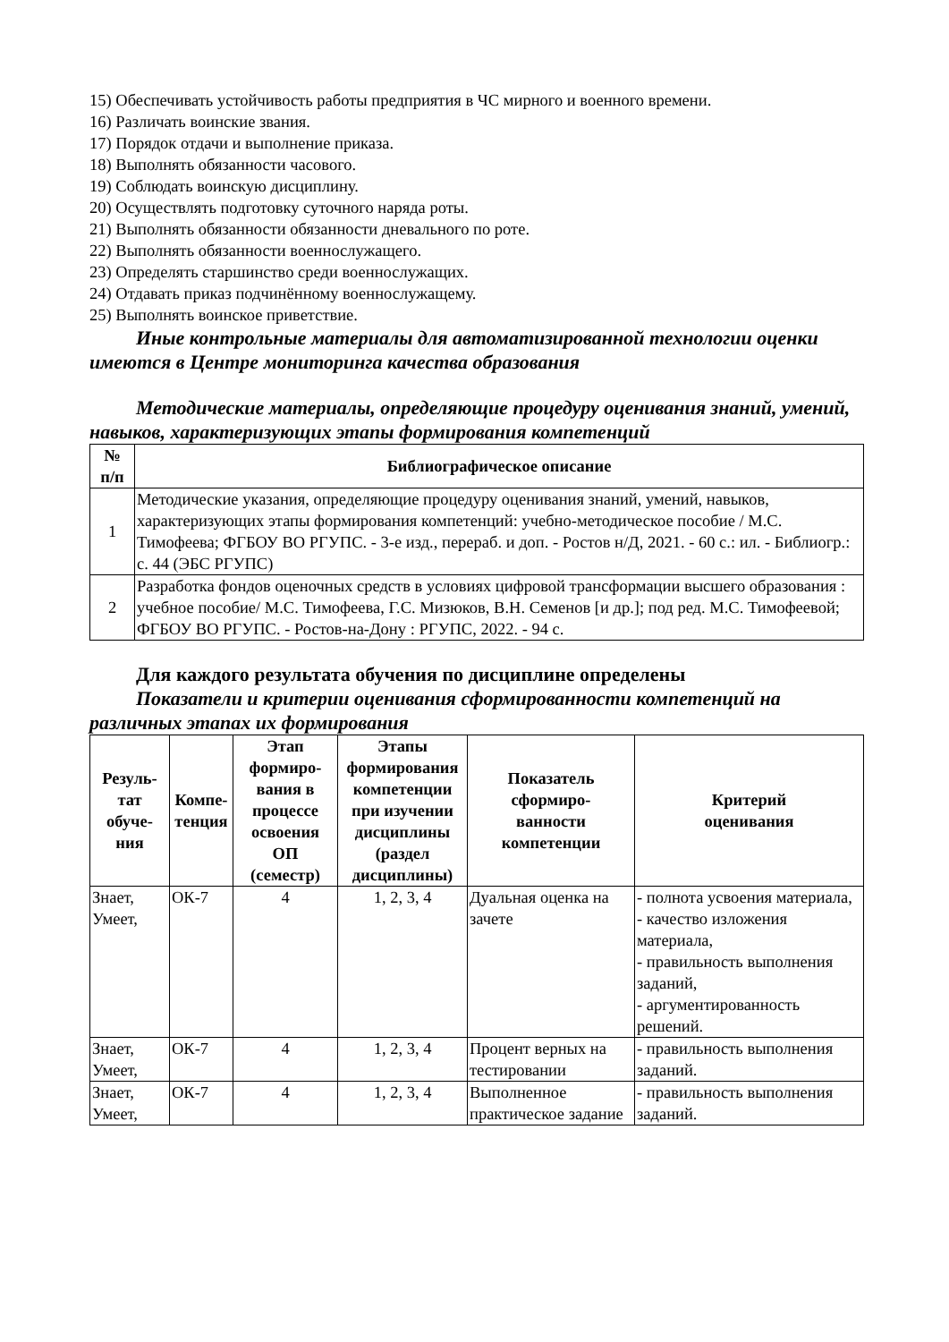15) Обеспечивать устойчивость работы предприятия в ЧС мирного и военного времени.
16) Различать воинские звания.
17) Порядок отдачи и выполнение приказа.
18) Выполнять обязанности часового.
19) Соблюдать воинскую дисциплину.
20) Осуществлять подготовку суточного наряда роты.
21) Выполнять обязанности обязанности дневального по роте.
22) Выполнять обязанности военнослужащего.
23) Определять старшинство среди военнослужащих.
24) Отдавать приказ подчинённому военнослужащему.
25) Выполнять воинское приветствие.
Иные контрольные материалы для автоматизированной технологии оценки имеются в Центре мониторинга качества образования
Методические материалы, определяющие процедуру оценивания знаний, умений, навыков, характеризующих этапы формирования компетенций
| № п/п | Библиографическое описание |
| --- | --- |
| 1 | Методические указания, определяющие процедуру оценивания знаний, умений, навыков, характеризующих этапы формирования компетенций: учебно-методическое пособие / М.С. Тимофеева; ФГБОУ ВО РГУПС. - 3-е изд., перераб. и доп. - Ростов н/Д, 2021. - 60 с.: ил. - Библиогр.: с. 44 (ЭБС РГУПС) |
| 2 | Разработка фондов оценочных средств в условиях цифровой трансформации высшего образования : учебное пособие/ М.С. Тимофеева, Г.С. Мизюков, В.Н. Семенов [и др.]; под ред. М.С. Тимофеевой; ФГБОУ ВО РГУПС. - Ростов-на-Дону : РГУПС, 2022. - 94 с. |
Для каждого результата обучения по дисциплине определены
Показатели и критерии оценивания сформированности компетенций на различных этапах их формирования
| Резуль- тат обуче- ния | Компе- тенция | Этап формиро- вания в процессе освоения ОП (семестр) | Этапы формирования компетенции при изучении дисциплины (раздел дисциплины) | Показатель сформиро- ванности компетенции | Критерий оценивания |
| --- | --- | --- | --- | --- | --- |
| Знает, Умеет, | ОК-7 | 4 | 1, 2, 3, 4 | Дуальная оценка на зачете | - полнота усвоения материала, - качество изложения материала, - правильность выполнения заданий, - аргументированность решений. |
| Знает, Умеет, | ОК-7 | 4 | 1, 2, 3, 4 | Процент верных на тестировании | - правильность выполнения заданий. |
| Знает, Умеет, | ОК-7 | 4 | 1, 2, 3, 4 | Выполненное практическое задание | - правильность выполнения заданий. |